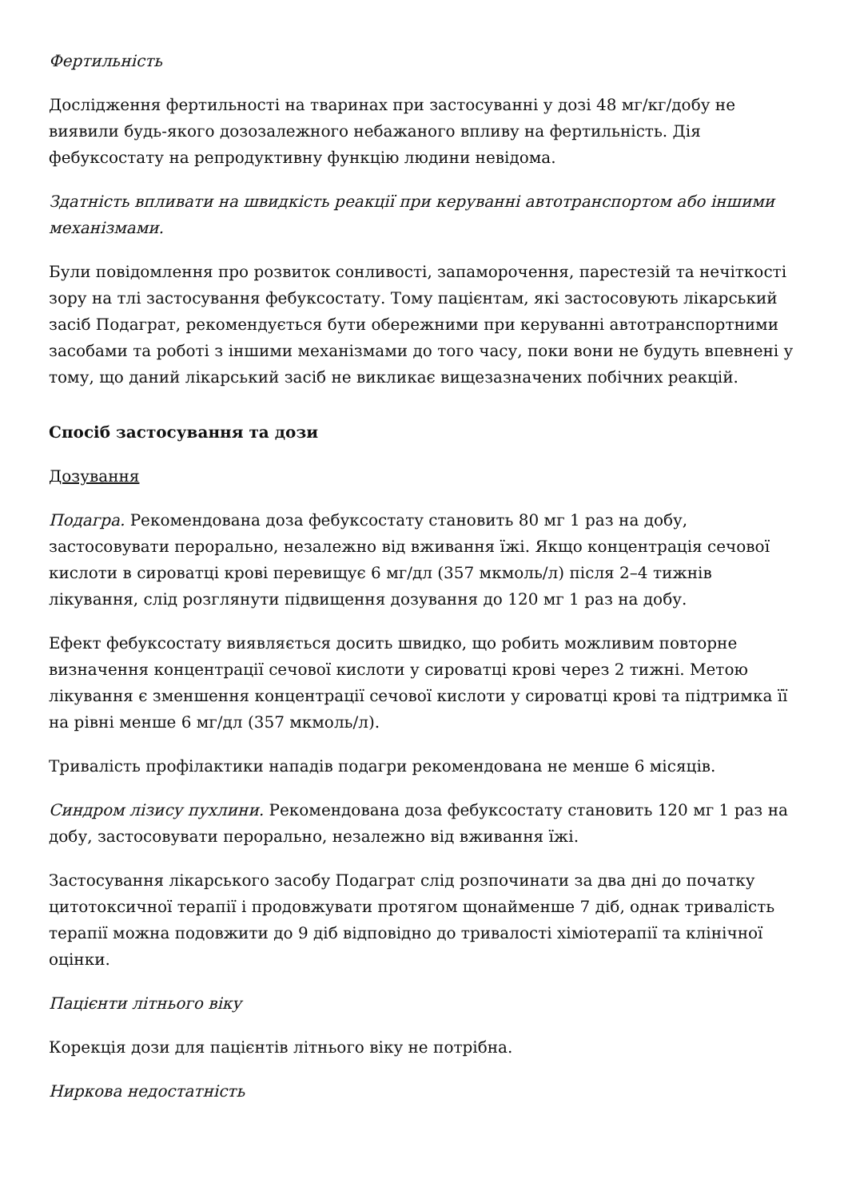Фертильність
Дослідження фертильності на тваринах при застосуванні у дозі 48 мг/кг/добу не виявили будь-якого дозозалежного небажаного впливу на фертильність. Дія фебуксостату на репродуктивну функцію людини невідома.
Здатність впливати на швидкість реакції при керуванні автотранспортом або іншими механізмами.
Були повідомлення про розвиток сонливості, запаморочення, парестезій та нечіткості зору на тлі застосування фебуксостату. Тому пацієнтам, які застосовують лікарський засіб Подаграт, рекомендується бути обережними при керуванні автотранспортними засобами та роботі з іншими механізмами до того часу, поки вони не будуть впевнені у тому, що даний лікарський засіб не викликає вищезазначених побічних реакцій.
Спосіб застосування та дози
Дозування
Подагра. Рекомендована доза фебуксостату становить 80 мг 1 раз на добу, застосовувати перорально, незалежно від вживання їжі. Якщо концентрація сечової кислоти в сироватці крові перевищує 6 мг/дл (357 мкмоль/л) після 2–4 тижнів лікування, слід розглянути підвищення дозування до 120 мг 1 раз на добу.
Ефект фебуксостату виявляється досить швидко, що робить можливим повторне визначення концентрації сечової кислоти у сироватці крові через 2 тижні. Метою лікування є зменшення концентрації сечової кислоти у сироватці крові та підтримка її на рівні менше 6 мг/дл (357 мкмоль/л).
Тривалість профілактики нападів подагри рекомендована не менше 6 місяців.
Синдром лізису пухлини. Рекомендована доза фебуксостату становить 120 мг 1 раз на добу, застосовувати перорально, незалежно від вживання їжі.
Застосування лікарського засобу Подаграт слід розпочинати за два дні до початку цитотоксичної терапії і продовжувати протягом щонайменше 7 діб, однак тривалість терапії можна подовжити до 9 діб відповідно до тривалості хіміотерапії та клінічної оцінки.
Пацієнти літнього віку
Корекція дози для пацієнтів літнього віку не потрібна.
Ниркова недостатність